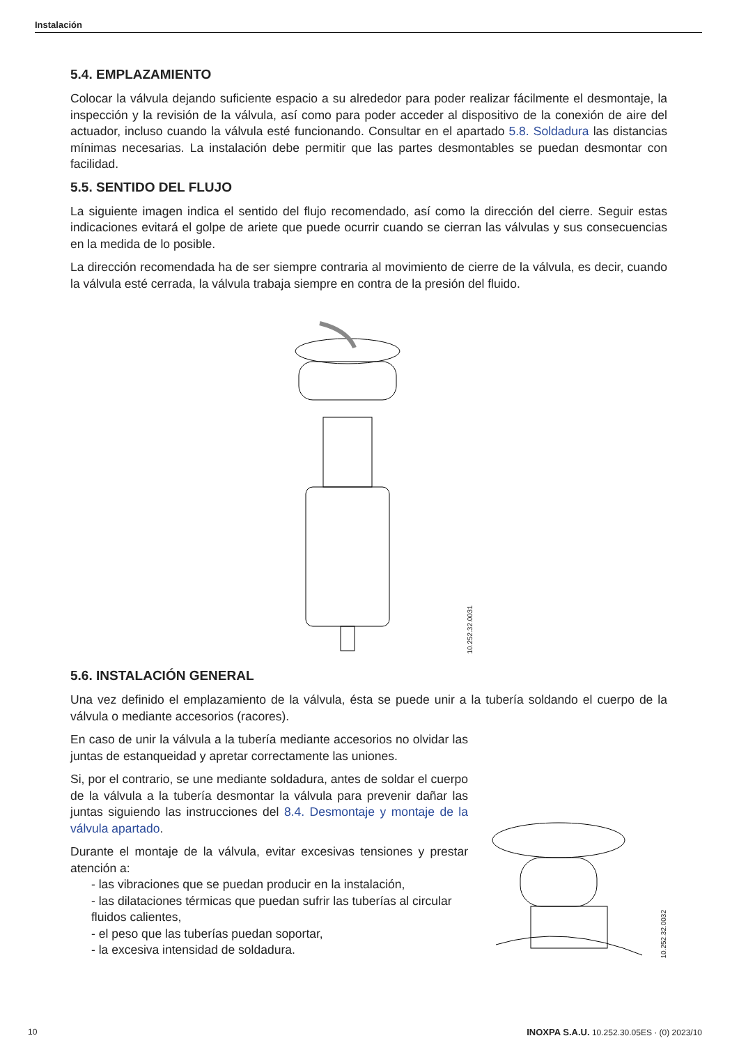Instalación
5.4. EMPLAZAMIENTO
Colocar la válvula dejando suficiente espacio a su alrededor para poder realizar fácilmente el desmontaje, la inspección y la revisión de la válvula, así como para poder acceder al dispositivo de la conexión de aire del actuador, incluso cuando la válvula esté funcionando. Consultar en el apartado 5.8. Soldadura las distancias mínimas necesarias. La instalación debe permitir que las partes desmontables se puedan desmontar con facilidad.
5.5. SENTIDO DEL FLUJO
La siguiente imagen indica el sentido del flujo recomendado, así como la dirección del cierre. Seguir estas indicaciones evitará el golpe de ariete que puede ocurrir cuando se cierran las válvulas y sus consecuencias en la medida de lo posible.
La dirección recomendada ha de ser siempre contraria al movimiento de cierre de la válvula, es decir, cuando la válvula esté cerrada, la válvula trabaja siempre en contra de la presión del fluido.
10.252.32.0031
5.6. INSTALACIÓN GENERAL
Una vez definido el emplazamiento de la válvula, ésta se puede unir a la tubería soldando el cuerpo de la válvula o mediante accesorios (racores).
En caso de unir la válvula a la tubería mediante accesorios no olvidar las juntas de estanqueidad y apretar correctamente las uniones.
Si, por el contrario, se une mediante soldadura, antes de soldar el cuerpo de la válvula a la tubería desmontar la válvula para prevenir dañar las juntas siguiendo las instrucciones del 8.4. Desmontaje y montaje de la válvula apartado.
Durante el montaje de la válvula, evitar excesivas tensiones y prestar atención a:
- las vibraciones que se puedan producir en la instalación,
- las dilataciones térmicas que puedan sufrir las tuberías al circular fluidos calientes,
- el peso que las tuberías puedan soportar,
- la excesiva intensidad de soldadura.
10.252.32.0032
10 INOXPA S.A.U. 10.252.30.05ES · (0) 2023/10